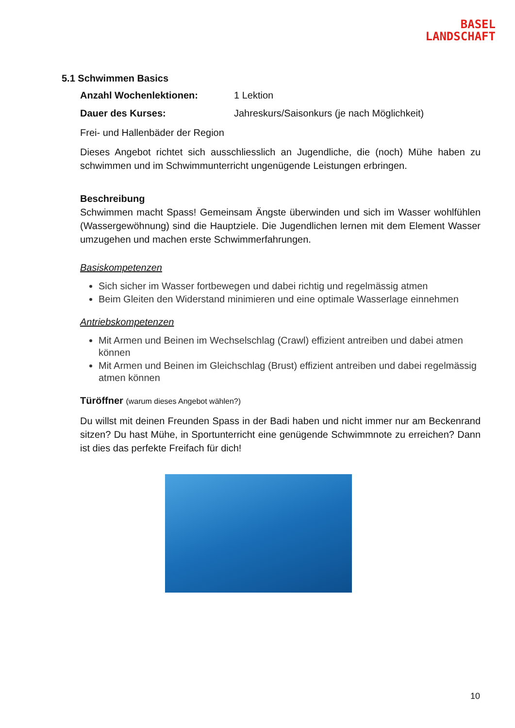BASEL
LANDSCHAFT
5.1 Schwimmen Basics
Anzahl Wochenlektionen: 1 Lektion
Dauer des Kurses: Jahreskurs/Saisonkurs (je nach Möglichkeit)
Frei- und Hallenbäder der Region
Dieses Angebot richtet sich ausschliesslich an Jugendliche, die (noch) Mühe haben zu schwimmen und im Schwimmunterricht ungenügende Leistungen erbringen.
Beschreibung
Schwimmen macht Spass! Gemeinsam Ängste überwinden und sich im Wasser wohlfühlen (Wassergewöhnung) sind die Hauptziele. Die Jugendlichen lernen mit dem Element Wasser umzugehen und machen erste Schwimmerfahrungen.
Basiskompetenzen
Sich sicher im Wasser fortbewegen und dabei richtig und regelmässig atmen
Beim Gleiten den Widerstand minimieren und eine optimale Wasserlage einnehmen
Antriebskompetenzen
Mit Armen und Beinen im Wechselschlag (Crawl) effizient antreiben und dabei atmen können
Mit Armen und Beinen im Gleichschlag (Brust) effizient antreiben und dabei regelmässig atmen können
Türöffner (warum dieses Angebot wählen?)
Du willst mit deinen Freunden Spass in der Badi haben und nicht immer nur am Beckenrand sitzen? Du hast Mühe, in Sportunterricht eine genügende Schwimmnote zu erreichen? Dann ist dies das perfekte Freifach für dich!
10